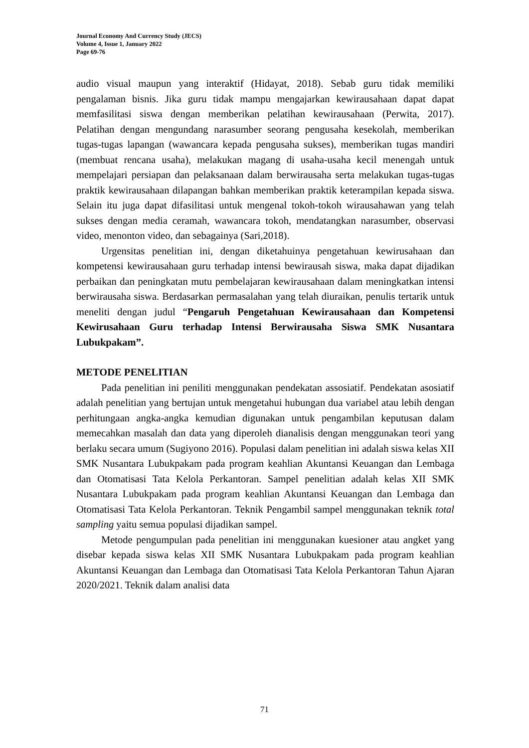Journal Economy And Currency Study (JECS)
Volume 4, Issue 1, January 2022
Page 69-76
audio visual maupun yang interaktif (Hidayat, 2018). Sebab guru tidak memiliki pengalaman bisnis. Jika guru tidak mampu mengajarkan kewirausahaan dapat dapat memfasilitasi siswa dengan memberikan pelatihan kewirausahaan (Perwita, 2017). Pelatihan dengan mengundang narasumber seorang pengusaha kesekolah, memberikan tugas-tugas lapangan (wawancara kepada pengusaha sukses), memberikan tugas mandiri (membuat rencana usaha), melakukan magang di usaha-usaha kecil menengah untuk mempelajari persiapan dan pelaksanaan dalam berwirausaha serta melakukan tugas-tugas praktik kewirausahaan dilapangan bahkan memberikan praktik keterampilan kepada siswa. Selain itu juga dapat difasilitasi untuk mengenal tokoh-tokoh wirausahawan yang telah sukses dengan media ceramah, wawancara tokoh, mendatangkan narasumber, observasi video, menonton video, dan sebagainya (Sari,2018).
Urgensitas penelitian ini, dengan diketahuinya pengetahuan kewirusahaan dan kompetensi kewirausahaan guru terhadap intensi bewirausah siswa, maka dapat dijadikan perbaikan dan peningkatan mutu pembelajaran kewirausahaan dalam meningkatkan intensi berwirausaha siswa. Berdasarkan permasalahan yang telah diuraikan, penulis tertarik untuk meneliti dengan judul “Pengaruh Pengetahuan Kewirausahaan dan Kompetensi Kewirusahaan Guru terhadap Intensi Berwirausaha Siswa SMK Nusantara Lubukpakam”.
METODE PENELITIAN
Pada penelitian ini peniliti menggunakan pendekatan assosiatif. Pendekatan asosiatif adalah penelitian yang bertujan untuk mengetahui hubungan dua variabel atau lebih dengan perhitungaan angka-angka kemudian digunakan untuk pengambilan keputusan dalam memecahkan masalah dan data yang diperoleh dianalisis dengan menggunakan teori yang berlaku secara umum (Sugiyono 2016). Populasi dalam penelitian ini adalah siswa kelas XII SMK Nusantara Lubukpakam pada program keahlian Akuntansi Keuangan dan Lembaga dan Otomatisasi Tata Kelola Perkantoran. Sampel penelitian adalah kelas XII SMK Nusantara Lubukpakam pada program keahlian Akuntansi Keuangan dan Lembaga dan Otomatisasi Tata Kelola Perkantoran. Teknik Pengambil sampel menggunakan teknik total sampling yaitu semua populasi dijadikan sampel.
Metode pengumpulan pada penelitian ini menggunakan kuesioner atau angket yang disebar kepada siswa kelas XII SMK Nusantara Lubukpakam pada program keahlian Akuntansi Keuangan dan Lembaga dan Otomatisasi Tata Kelola Perkantoran Tahun Ajaran 2020/2021. Teknik dalam analisi data
71